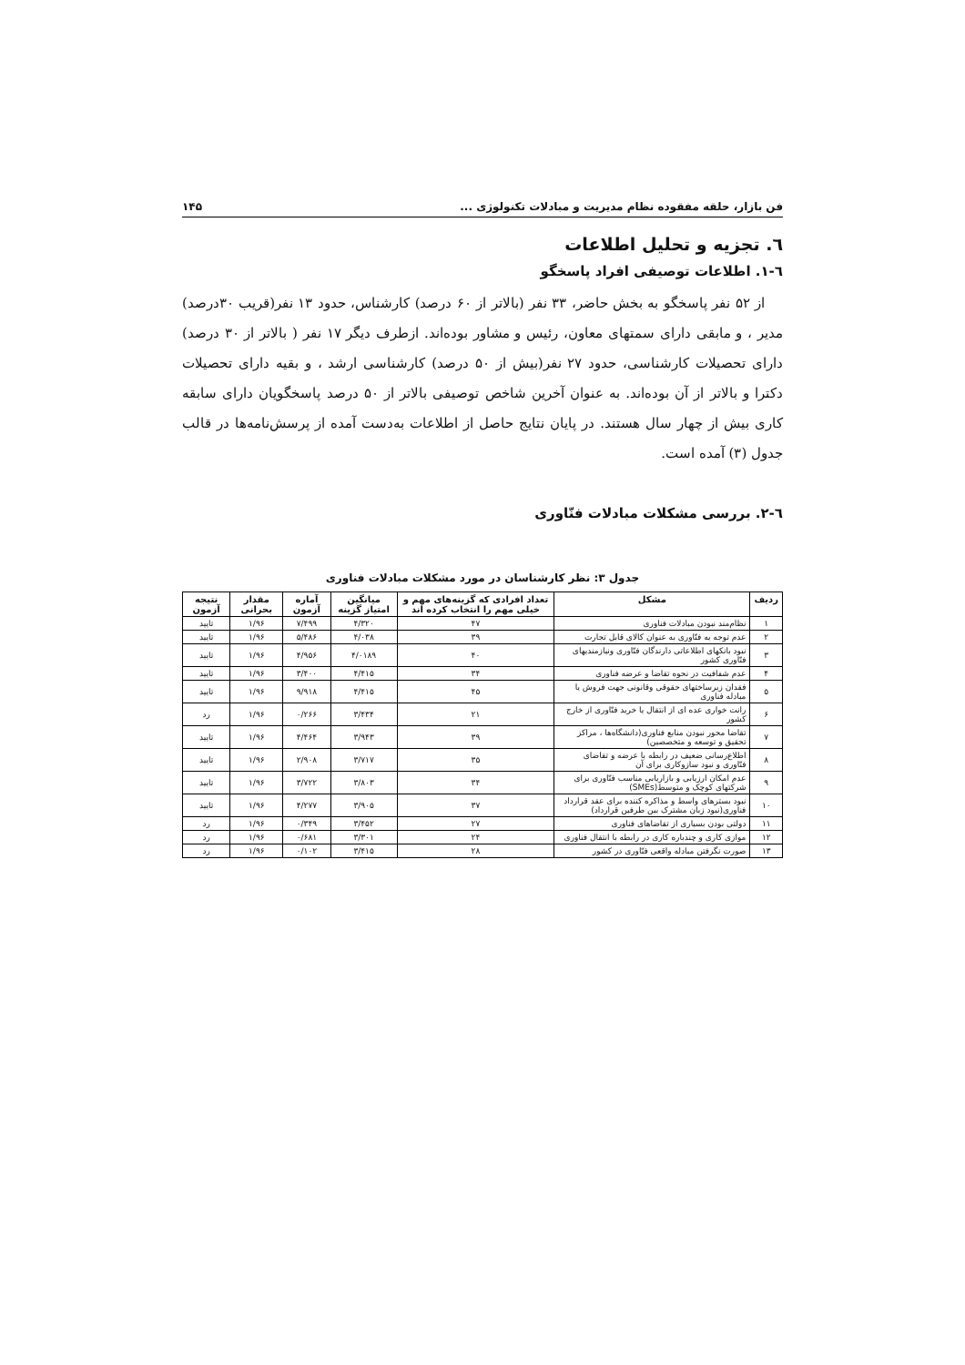فن بازار، حلقه مفقوده نظام مدیریت و مبادلات تکنولوژی ... ۱۴۵
٦. تجزیه و تحلیل اطلاعات
٦-١. اطلاعات توصیفی افراد پاسخگو
از ۵۲ نفر پاسخگو به بخش حاضر، ۳۳ نفر (بالاتر از ۶۰ درصد) کارشناس، حدود ۱۳ نفر(قریب ۳۰درصد) مدیر ، و مابقی دارای سمتهای معاون، رئیس و مشاور بوده‌اند. ازطرف دیگر ۱۷ نفر ( بالاتر از ۳۰ درصد) دارای تحصیلات کارشناسی، حدود ۲۷ نفر(بیش از ۵۰ درصد) کارشناسی ارشد ، و بقیه دارای تحصیلات دکترا و بالاتر از آن بوده‌اند. به عنوان آخرین شاخص توصیفی بالاتر از ۵۰ درصد پاسخگویان دارای سابقه کاری بیش از چهار سال هستند. در پایان نتایج حاصل از اطلاعات به‌دست آمده از پرسش‌نامه‌ها در قالب جدول (۳) آمده است.
٦-٢. بررسی مشکلات مبادلات فنّاوری
جدول ۳: نظر کارشناسان در مورد مشکلات مبادلات فناوری
| ردیف | مشکل | تعداد افرادی که گزینه‌های مهم و خیلی مهم را انتخاب کرده اند | میانگین امتیاز گزینه | آماره آزمون | مقدار بحرانی | نتیجه آزمون |
| --- | --- | --- | --- | --- | --- | --- |
| ۱ | نظام‌مند نبودن مبادلات فناوری | ۴۷ | ۴/۳۲۰ | ۷/۴۹۹ | ۱/۹۶ | تایید |
| ۲ | عدم توجه به فنّاوری به عنوان کالای قابل تجارت | ۳۹ | ۴/۰۳۸ | ۵/۴۸۶ | ۱/۹۶ | تایید |
| ۳ | نبود بانکهای اطلاعاتی دارندگان فنّاوری ونیازمندیهای فنّاوری کشور | ۴۰ | ۴/۰۱۸۹ | ۴/۹۵۶ | ۱/۹۶ | تایید |
| ۴ | عدم شفافیت در نحوه تقاضا و عرضه فناوری | ۳۴ | ۴/۴۱۵ | ۳/۴۰۰ | ۱/۹۶ | تایید |
| ۵ | فقدان زیرساختهای حقوقی وقانونی جهت فروش یا مبادله فناوری | ۴۵ | ۴/۴۱۵ | ۹/۹۱۸ | ۱/۹۶ | تایید |
| ۶ | رانت خواری عده ای از انتقال یا خرید فنّاوری از خارج کشور | ۲۱ | ۳/۴۳۴ | ۰/۲۶۶ | ۱/۹۶ | رد |
| ۷ | تقاضا محور نبودن منابع فناوری(دانشگاه‌ها ، مراکز تحقیق و توسعه و متخصصین) | ۳۹ | ۳/۹۴۳ | ۴/۴۶۴ | ۱/۹۶ | تایید |
| ۸ | اطلاع‌رسانی ضعیف در رابطه با عرضه و تقاضای فنّاوری و نبود سازوکاری برای آن | ۳۵ | ۳/۷۱۷ | ۲/۹۰۸ | ۱/۹۶ | تایید |
| ۹ | عدم امکان ارزیابی و بازاریابی مناسب فنّاوری برای شرکتهای کوچک و متوسط(SMEs) | ۳۴ | ۳/۸۰۳ | ۳/۷۲۲ | ۱/۹۶ | تایید |
| ۱۰ | نبود بسترهای واسط و مذاکره کننده برای عقد قرارداد فناوری(نبود زبان مشترک بین طرفین قرارداد) | ۳۷ | ۳/۹۰۵ | ۴/۲۷۷ | ۱/۹۶ | تایید |
| ۱۱ | دولتی بودن بسیاری از تقاضاهای فناوری | ۲۷ | ۳/۴۵۲ | ۰/۳۴۹ | ۱/۹۶ | رد |
| ۱۲ | موازی کاری و چندباره کاری در رابطه با انتقال فناوری | ۲۴ | ۳/۳۰۱ | ۰/۶۸۱ | ۱/۹۶ | رد |
| ۱۳ | صورت نگرفتن مبادله واقعی فنّاوری در کشور | ۲۸ | ۳/۴۱۵ | ۰/۱۰۲ | ۱/۹۶ | رد |